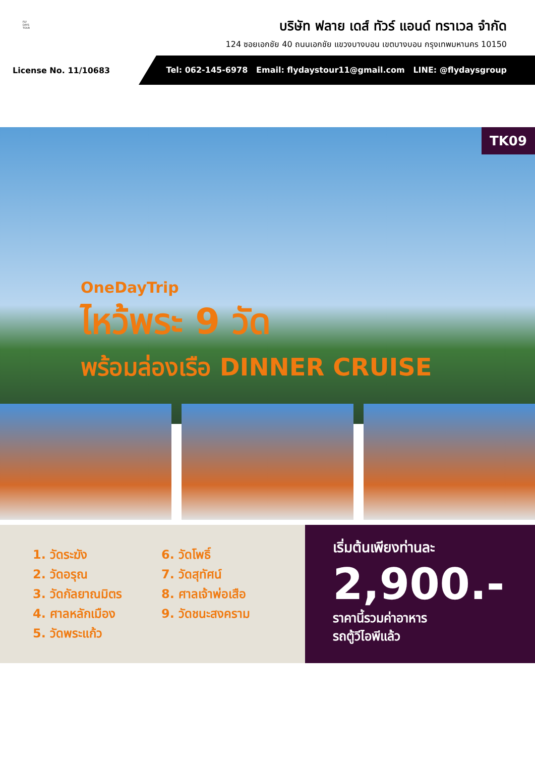FLY
DAYS
TOUR
บริษัท ฟลาย เดส์ ทัวร์ แอนด์ ทราเวล จำกัด
124 ซอยเอกชัย 40 ถนนเอกชัย แขวงบางบอน เขตบางบอน กรุงเทพมหานคร 10150
License No. 11/10683
Tel: 062-145-6978 Email: flydaystour11@gmail.com LINE: @flydaysgroup
TK09
OneDayTrip
ไหว้พระ 9 วัด
พร้อมล่องเรือ DINNER CRUISE
1. วัดระฆัง
2. วัดอรุณ
3. วัดกัลยาณมิตร
4. ศาลหลักเมือง
5. วัดพระแก้ว
6. วัดโพธิ์
7. วัดสุทัศน์
8. ศาลเจ้าพ่อเสือ
9. วัดชนะสงคราม
เริ่มต้นเพียงท่านละ
2,900.-
ราคานี้รวมค่าอาหาร
รถตู้วีไอพีแล้ว